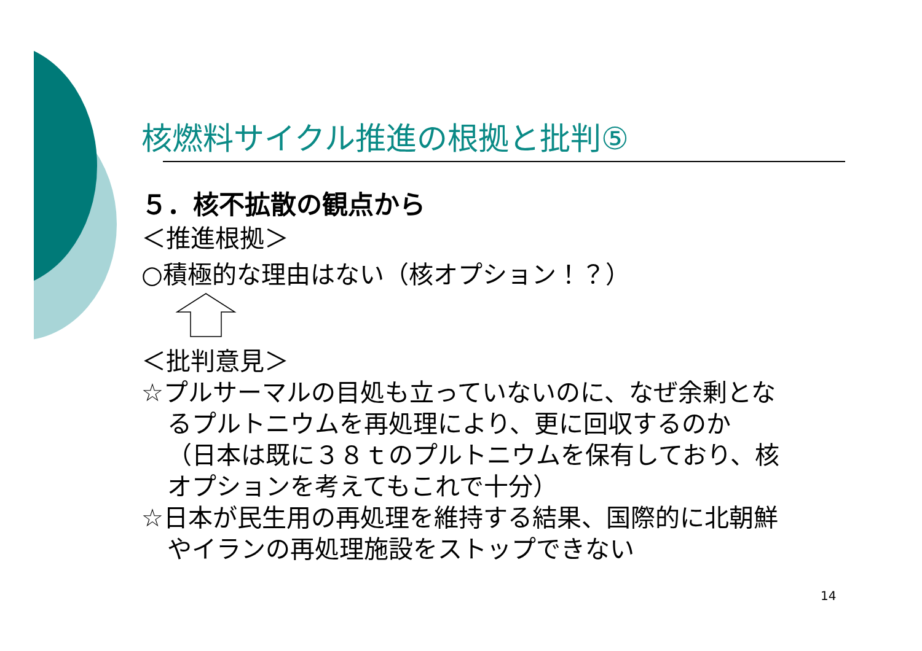核燃料サイクル推進の根拠と批判⑤
５．核不拡散の観点から
＜推進根拠＞
○積極的な理由はない（核オプション！？）
＜批判意見＞
☆プルサーマルの目処も立っていないのに、なぜ余剰とな
るプルトニウムを再処理により、更に回収するのか
（日本は既に３８ｔのプルトニウムを保有しており、核
オプションを考えてもこれで十分）
☆日本が民生用の再処理を維持する結果、国際的に北朝鮮
やイランの再処理施設をストップできない
14